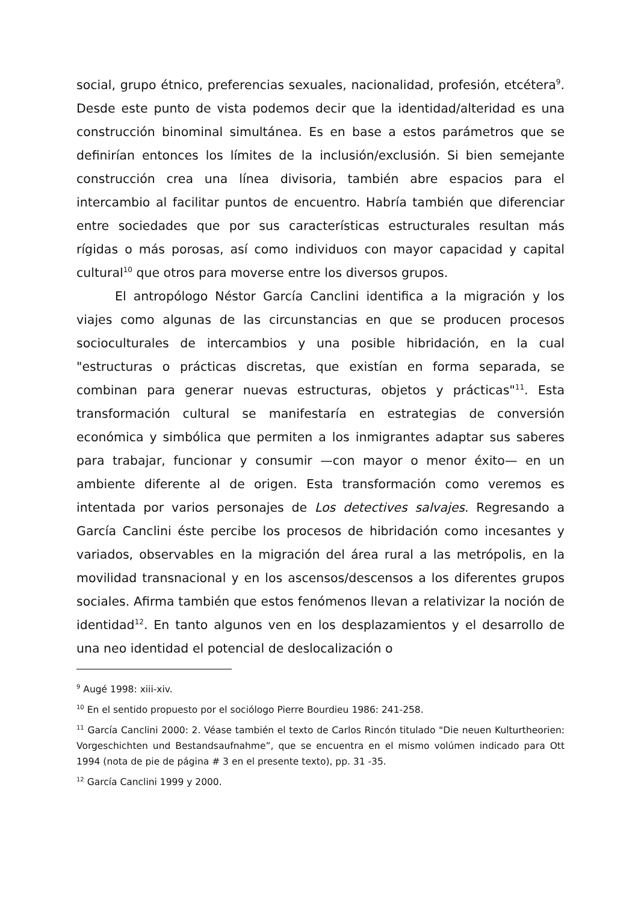social, grupo étnico, preferencias sexuales, nacionalidad, profesión, etcétera<sup>9</sup>. Desde este punto de vista podemos decir que la identidad/alteridad es una construcción binominal simultánea. Es en base a estos parámetros que se definirían entonces los límites de la inclusión/exclusión. Si bien semejante construcción crea una línea divisoria, también abre espacios para el intercambio al facilitar puntos de encuentro. Habría también que diferenciar entre sociedades que por sus características estructurales resultan más rígidas o más porosas, así como individuos con mayor capacidad y capital cultural<sup>10</sup> que otros para moverse entre los diversos grupos.
El antropólogo Néstor García Canclini identifica a la migración y los viajes como algunas de las circunstancias en que se producen procesos socioculturales de intercambios y una posible hibridación, en la cual "estructuras o prácticas discretas, que existían en forma separada, se combinan para generar nuevas estructuras, objetos y prácticas"<sup>11</sup>. Esta transformación cultural se manifestaría en estrategias de conversión económica y simbólica que permiten a los inmigrantes adaptar sus saberes para trabajar, funcionar y consumir —con mayor o menor éxito— en un ambiente diferente al de origen. Esta transformación como veremos es intentada por varios personajes de Los detectives salvajes. Regresando a García Canclini éste percibe los procesos de hibridación como incesantes y variados, observables en la migración del área rural a las metrópolis, en la movilidad transnacional y en los ascensos/descensos a los diferentes grupos sociales. Afirma también que estos fenómenos llevan a relativizar la noción de identidad<sup>12</sup>. En tanto algunos ven en los desplazamientos y el desarrollo de una neo identidad el potencial de deslocalización o
<sup>9</sup> Augé 1998: xiii-xiv.
<sup>10</sup> En el sentido propuesto por el sociólogo Pierre Bourdieu 1986: 241-258.
<sup>11</sup> García Canclini 2000: 2. Véase también el texto de Carlos Rincón titulado "Die neuen Kulturtheorien: Vorgeschichten und Bestandsaufnahme”, que se encuentra en el mismo volúmen indicado para Ott 1994 (nota de pie de página # 3 en el presente texto), pp. 31 -35.
<sup>12</sup> García Canclini 1999 y 2000.